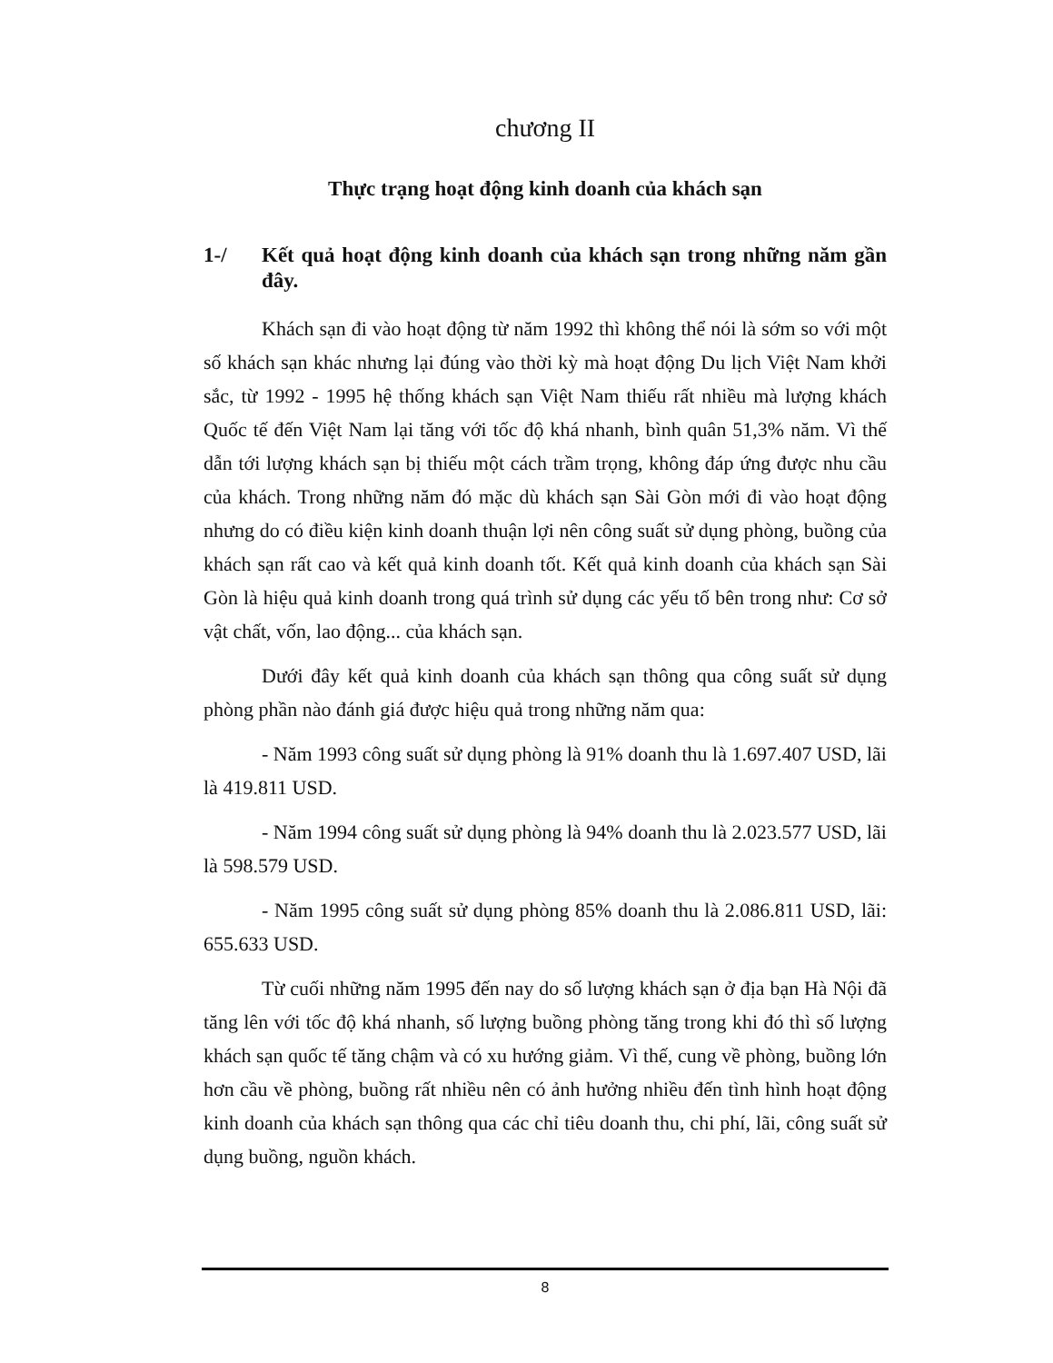chương II
Thực trạng hoạt động kinh doanh của khách sạn
1-/ Kết quả hoạt động kinh doanh của khách sạn trong những năm gần đây.
Khách sạn đi vào hoạt động từ năm 1992 thì không thể nói là sớm so với một số khách sạn khác nhưng lại đúng vào thời kỳ mà hoạt động Du lịch Việt Nam khởi sắc, từ 1992 - 1995 hệ thống khách sạn Việt Nam thiếu rất nhiều mà lượng khách Quốc tế đến Việt Nam lại tăng với tốc độ khá nhanh, bình quân 51,3% năm. Vì thế dẫn tới lượng khách sạn bị thiếu một cách trầm trọng, không đáp ứng được nhu cầu của khách. Trong những năm đó mặc dù khách sạn Sài Gòn mới đi vào hoạt động nhưng do có điều kiện kinh doanh thuận lợi nên công suất sử dụng phòng, buồng của khách sạn rất cao và kết quả kinh doanh tốt. Kết quả kinh doanh của khách sạn Sài Gòn là hiệu quả kinh doanh trong quá trình sử dụng các yếu tố bên trong như: Cơ sở vật chất, vốn, lao động... của khách sạn.
Dưới đây kết quả kinh doanh của khách sạn thông qua công suất sử dụng phòng phần nào đánh giá được hiệu quả trong những năm qua:
- Năm 1993 công suất sử dụng phòng là 91% doanh thu là 1.697.407 USD, lãi là 419.811 USD.
- Năm 1994 công suất sử dụng phòng là 94% doanh thu là 2.023.577 USD, lãi là 598.579 USD.
- Năm 1995 công suất sử dụng phòng 85% doanh thu là 2.086.811 USD, lãi: 655.633 USD.
Từ cuối những năm 1995 đến nay do số lượng khách sạn ở địa bạn Hà Nội đã tăng lên với tốc độ khá nhanh, số lượng buồng phòng tăng trong khi đó thì số lượng khách sạn quốc tế tăng chậm và có xu hướng giảm. Vì thế, cung về phòng, buồng lớn hơn cầu về phòng, buồng rất nhiều nên có ảnh hưởng nhiều đến tình hình hoạt động kinh doanh của khách sạn thông qua các chỉ tiêu doanh thu, chi phí, lãi, công suất sử dụng buồng, nguồn khách.
8